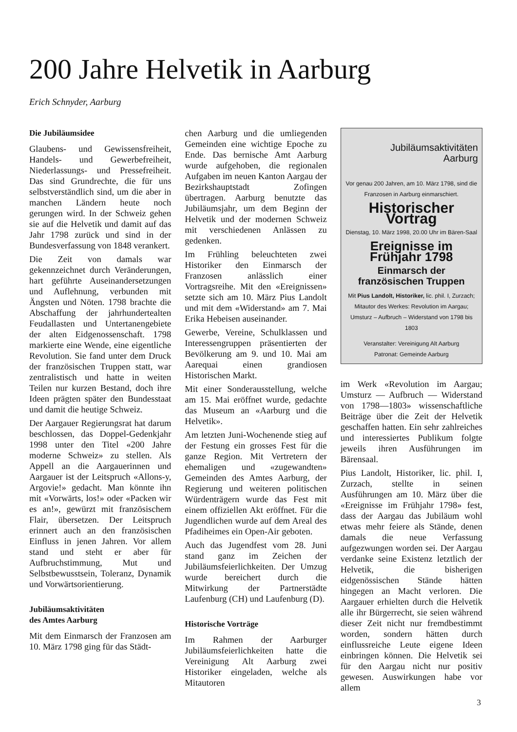200 Jahre Helvetik in Aarburg
Erich Schnyder, Aarburg
Die Jubiläumsidee
Glaubens- und Gewissensfreiheit, Handels- und Gewerbefreiheit, Niederlassungs- und Pressefreiheit. Das sind Grundrechte, die für uns selbstverständlich sind, um die aber in manchen Ländern heute noch gerungen wird. In der Schweiz gehen sie auf die Helvetik und damit auf das Jahr 1798 zurück und sind in der Bundesverfassung von 1848 verankert.
Die Zeit von damals war gekennzeichnet durch Veränderungen, hart geführte Auseinandersetzungen und Auflehnung, verbunden mit Ängsten und Nöten. 1798 brachte die Abschaffung der jahrhundertealten Feudallasten und Untertanengebiete der alten Eidgenossenschaft. 1798 markierte eine Wende, eine eigentliche Revolution. Sie fand unter dem Druck der französischen Truppen statt, war zentralistisch und hatte in weiten Teilen nur kurzen Bestand, doch ihre Ideen prägten später den Bundesstaat und damit die heutige Schweiz.
Der Aargauer Regierungsrat hat darum beschlossen, das Doppel-Gedenkjahr 1998 unter den Titel «200 Jahre moderne Schweiz» zu stellen. Als Appell an die Aargauerinnen und Aargauer ist der Leitspruch «Allons-y, Argovie!» gedacht. Man könnte ihn mit «Vorwärts, los!» oder «Packen wir es an!», gewürzt mit französischem Flair, übersetzen. Der Leitspruch erinnert auch an den französischen Einfluss in jenen Jahren. Vor allem stand und steht er aber für Aufbruchstimmung, Mut und Selbstbewusstsein, Toleranz, Dynamik und Vorwärtsorientierung.
Jubiläumsaktivitäten
des Amtes Aarburg
Mit dem Einmarsch der Franzosen am 10. März 1798 ging für das Städt-
chen Aarburg und die umliegenden Gemeinden eine wichtige Epoche zu Ende. Das bernische Amt Aarburg wurde aufgehoben, die regionalen Aufgaben im neuen Kanton Aargau der Bezirkshauptstadt Zofingen übertragen. Aarburg benutzte das Jubiläumsjahr, um dem Beginn der Helvetik und der modernen Schweiz mit verschiedenen Anlässen zu gedenken.
Im Frühling beleuchteten zwei Historiker den Einmarsch der Franzosen anlässlich einer Vortragsreihe. Mit den «Ereignissen» setzte sich am 10. März Pius Landolt und mit dem «Widerstand» am 7. Mai Erika Hebeisen auseinander.
Gewerbe, Vereine, Schulklassen und Interessengruppen präsentierten der Bevölkerung am 9. und 10. Mai am Aarequai einen grandiosen Historischen Markt.
Mit einer Sonderausstellung, welche am 15. Mai eröffnet wurde, gedachte das Museum an «Aarburg und die Helvetik».
Am letzten Juni-Wochenende stieg auf der Festung ein grosses Fest für die ganze Region. Mit Vertretern der ehemaligen und «zugewandten» Gemeinden des Amtes Aarburg, der Regierung und weiteren politischen Würdenträgern wurde das Fest mit einem offiziellen Akt eröffnet. Für die Jugendlichen wurde auf dem Areal des Pfadiheimes ein Open-Air geboten.
Auch das Jugendfest vom 28. Juni stand ganz im Zeichen der Jubiläumsfeierlichkeiten. Der Umzug wurde bereichert durch die Mitwirkung der Partnerstädte Laufenburg (CH) und Laufenburg (D).
Historische Vorträge
Im Rahmen der Aarburger Jubiläumsfeierlichkeiten hatte die Vereinigung Alt Aarburg zwei Historiker eingeladen, welche als Mitautoren
Jubiläumsaktivitäten
Aarburg
Vor genau 200 Jahren, am 10. März 1798, sind die Franzosen in Aarburg einmarschiert.
Historischer Vortrag
Dienstag, 10. März 1998, 20.00 Uhr im Bären-Saal
Ereignisse im Frühjahr 1798
Einmarsch der französischen Truppen
Mit Pius Landolt, Historiker, lic. phil. I, Zurzach; Mitautor des Werkes: Revolution im Aargau; Umsturz – Aufbruch – Widerstand von 1798 bis 1803
Veranstalter: Vereinigung Alt Aarburg
Patronat: Gemeinde Aarburg
im Werk «Revolution im Aargau; Umsturz — Aufbruch — Widerstand von 1798—1803» wissenschaftliche Beiträge über die Zeit der Helvetik geschaffen hatten. Ein sehr zahlreiches und interessiertes Publikum folgte jeweils ihren Ausführungen im Bärensaal.
Pius Landolt, Historiker, lic. phil. I, Zurzach, stellte in seinen Ausführungen am 10. März über die «Ereignisse im Frühjahr 1798» fest, dass der Aargau das Jubiläum wohl etwas mehr feiere als Stände, denen damals die neue Verfassung aufgezwungen worden sei. Der Aargau verdanke seine Existenz letztlich der Helvetik, die bisherigen eidgenössischen Stände hätten hingegen an Macht verloren. Die Aargauer erhielten durch die Helvetik alle ihr Bürgerrecht, sie seien während dieser Zeit nicht nur fremdbestimmt worden, sondern hätten durch einflussreiche Leute eigene Ideen einbringen können. Die Helvetik sei für den Aargau nicht nur positiv gewesen. Auswirkungen habe vor allem
3